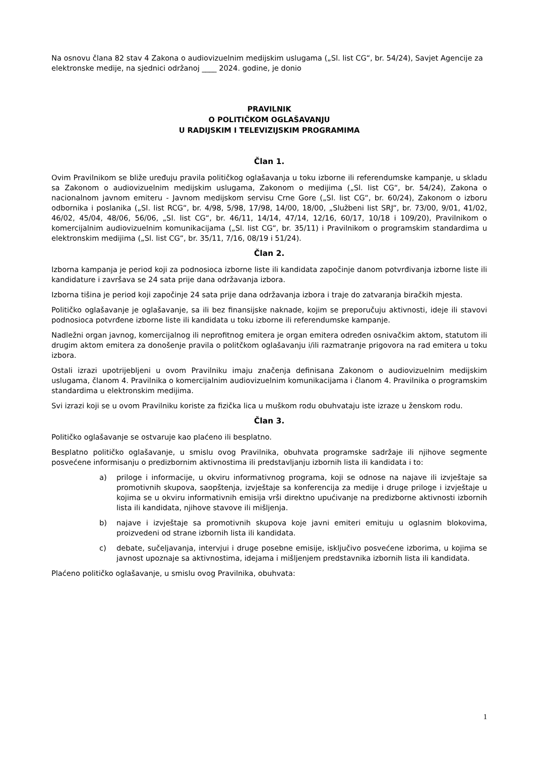Na osnovu člana 82 stav 4 Zakona o audiovizuelnim medijskim uslugama („Sl. list CG“, br. 54/24), Savjet Agencije za elektronske medije, na sjednici održanoj ____ 2024. godine, je donio
PRAVILNIK
O POLITIČKOM OGLAŠAVANJU
U RADIJSKIM I TELEVIZIJSKIM PROGRAMIMA
Član 1.
Ovim Pravilnikom se bliže uređuju pravila političkog oglašavanja u toku izborne ili referendumske kampanje, u skladu sa Zakonom o audiovizuelnim medijskim uslugama, Zakonom o medijima („Sl. list CG“, br. 54/24), Zakona o nacionalnom javnom emiteru - Javnom medijskom servisu Crne Gore („Sl. list CG“, br. 60/24), Zakonom o izboru odbornika i poslanika („Sl. list RCG“, br. 4/98, 5/98, 17/98, 14/00, 18/00, „Službeni list SRJ“, br. 73/00, 9/01, 41/02, 46/02, 45/04, 48/06, 56/06, „Sl. list CG“, br. 46/11, 14/14, 47/14, 12/16, 60/17, 10/18 i 109/20), Pravilnikom o komercijalnim audiovizuelnim komunikacijama („Sl. list CG“, br. 35/11) i Pravilnikom o programskim standardima u elektronskim medijima („Sl. list CG“, br. 35/11, 7/16, 08/19 i 51/24).
Član 2.
Izborna kampanja je period koji za podnosioca izborne liste ili kandidata započinje danom potvrđivanja izborne liste ili kandidature i završava se 24 sata prije dana održavanja izbora.
Izborna tišina je period koji započinje 24 sata prije dana održavanja izbora i traje do zatvaranja biračkih mjesta.
Političko oglašavanje je oglašavanje, sa ili bez finansijske naknade, kojim se preporučuju aktivnosti, ideje ili stavovi podnosioca potvrđene izborne liste ili kandidata u toku izborne ili referendumske kampanje.
Nadležni organ javnog, komercijalnog ili neprofitnog emitera je organ emitera određen osnivačkim aktom, statutom ili drugim aktom emitera za donošenje pravila o politčkom oglašavanju i/ili razmatranje prigovora na rad emitera u toku izbora.
Ostali izrazi upotrijebljeni u ovom Pravilniku imaju značenja definisana Zakonom o audiovizuelnim medijskim uslugama, članom 4. Pravilnika o komercijalnim audiovizuelnim komunikacijama i članom 4. Pravilnika o programskim standardima u elektronskim medijima.
Svi izrazi koji se u ovom Pravilniku koriste za fizička lica u muškom rodu obuhvataju iste izraze u ženskom rodu.
Član 3.
Političko oglašavanje se ostvaruje kao plaćeno ili besplatno.
Besplatno političko oglašavanje, u smislu ovog Pravilnika, obuhvata programske sadržaje ili njihove segmente posvećene informisanju o predizbornim aktivnostima ili predstavljanju izbornih lista ili kandidata i to:
a) priloge i informacije, u okviru informativnog programa, koji se odnose na najave ili izvještaje sa promotivnih skupova, saopštenja, izvještaje sa konferencija za medije i druge priloge i izvještaje u kojima se u okviru informativnih emisija vrši direktno upućivanje na predizborne aktivnosti izbornih lista ili kandidata, njihove stavove ili mišljenja.
b) najave i izvještaje sa promotivnih skupova koje javni emiteri emituju u oglasnim blokovima, proizvedeni od strane izbornih lista ili kandidata.
c) debate, sučeljavanja, intervjui i druge posebne emisije, isključivo posvećene izborima, u kojima se javnost upoznaje sa aktivnostima, idejama i mišljenjem predstavnika izbornih lista ili kandidata.
Plaćeno političko oglašavanje, u smislu ovog Pravilnika, obuhvata:
1